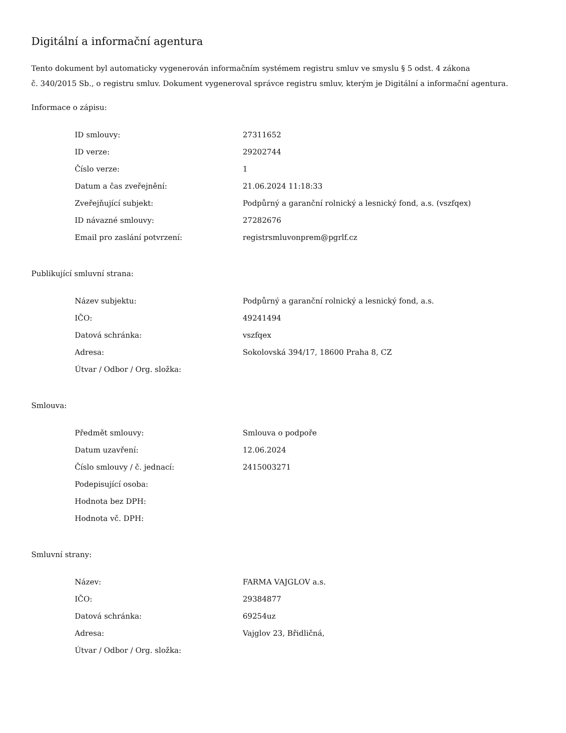Digitální a informační agentura
Tento dokument byl automaticky vygenerován informačním systémem registru smluv ve smyslu § 5 odst. 4 zákona
č. 340/2015 Sb., o registru smluv. Dokument vygeneroval správce registru smluv, kterým je Digitální a informační agentura.
Informace o zápisu:
| ID smlouvy: | 27311652 |
| ID verze: | 29202744 |
| Číslo verze: | 1 |
| Datum a čas zveřejnění: | 21.06.2024 11:18:33 |
| Zveřejňující subjekt: | Podpůrný a garanční rolnický a lesnický fond, a.s. (vszfqex) |
| ID návazné smlouvy: | 27282676 |
| Email pro zaslání potvrzení: | registrsmluvonprem@pgrlf.cz |
Publikující smluvní strana:
| Název subjektu: | Podpůrný a garanční rolnický a lesnický fond, a.s. |
| IČO: | 49241494 |
| Datová schránka: | vszfqex |
| Adresa: | Sokolovská 394/17, 18600 Praha 8, CZ |
| Útvar / Odbor / Org. složka: | |
Smlouva:
| Předmět smlouvy: | Smlouva o podpoře |
| Datum uzavření: | 12.06.2024 |
| Číslo smlouvy / č. jednací: | 2415003271 |
| Podepisující osoba: | |
| Hodnota bez DPH: | |
| Hodnota vč. DPH: | |
Smluvní strany:
| Název: | FARMA VAJGLOV a.s. |
| IČO: | 29384877 |
| Datová schránka: | 69254uz |
| Adresa: | Vajglov 23, Břidličná, |
| Útvar / Odbor / Org. složka: | |